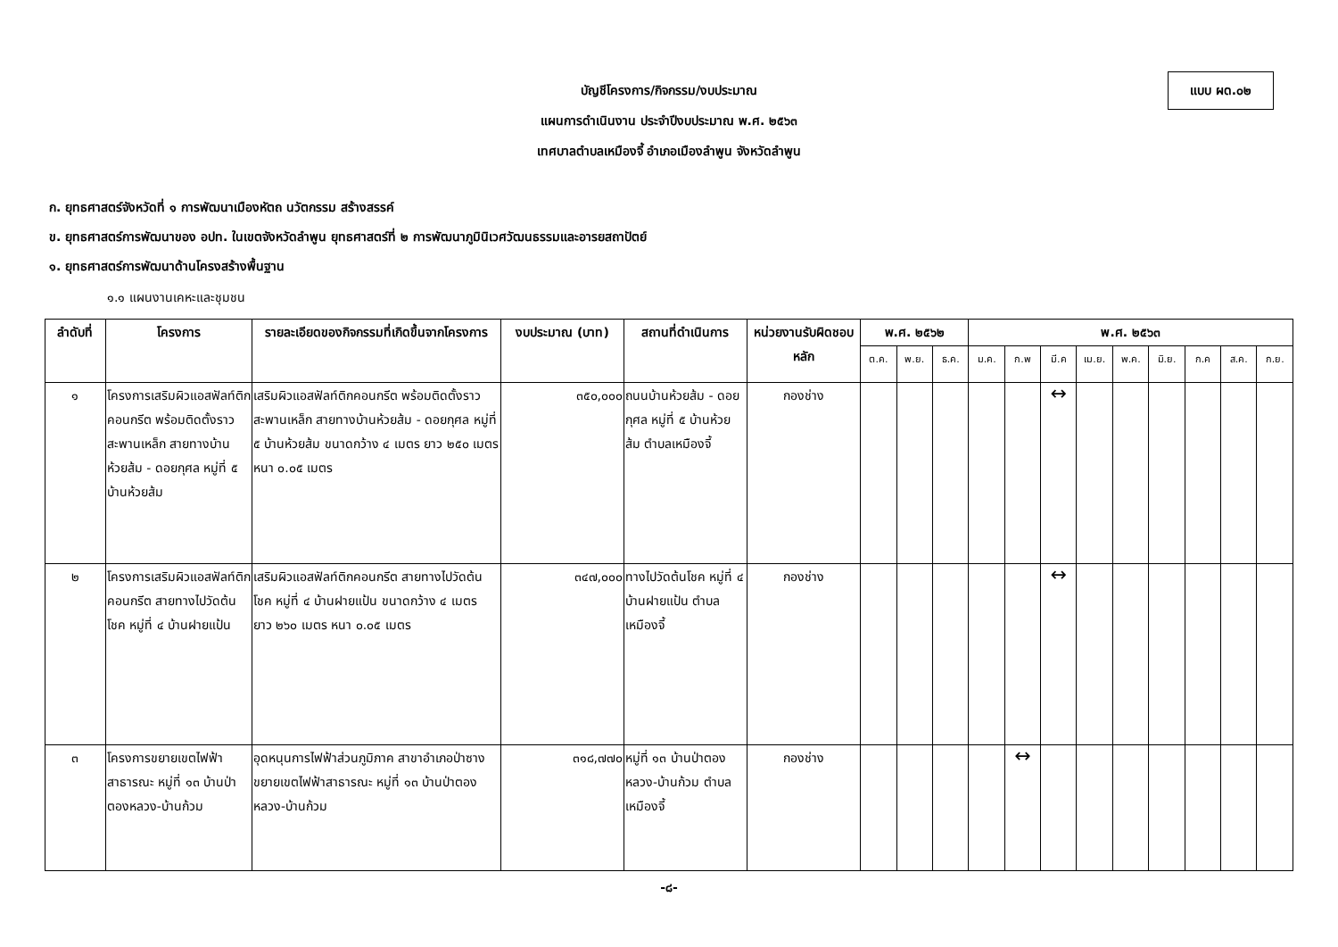แบบ ผด.๐๒
บัญชีโครงการ/กิจกรรม/งบประมาณ
แผนการดำเนินงาน ประจำปีงบประมาณ พ.ศ. ๒๕๖๓
เทศบาลตำบลเหมืองจี้ อำเภอเมืองลำพูน จังหวัดลำพูน
ก. ยุทธศาสตร์จังหวัดที่ ๑ การพัฒนาเมืองหัตถ นวัตกรรม สร้างสรรค์
ข. ยุทธศาสตร์การพัฒนาของ อปท. ในเขตจังหวัดลำพูน ยุทธศาสตร์ที่ ๒ การพัฒนาภูมินิเวศวัฒนธรรมและอารยสถาปัตย์
๑. ยุทธศาสตร์การพัฒนาด้านโครงสร้างพื้นฐาน
๑.๑ แผนงานเคหะและชุมชน
| ลำดับที่ | โครงการ | รายละเอียดของกิจกรรมที่เกิดขึ้นจากโครงการ | งบประมาณ (บาท) | สถานที่ดำเนินการ | หน่วยงานรับผิดชอบหลัก | พ.ศ. ๒๕๖๒ | | | พ.ศ. ๒๕๖๓ | | | | | | | | |
| --- | --- | --- | --- | --- | --- | --- | --- | --- | --- | --- | --- | --- | --- | --- | --- | --- | --- |
| | | | | | | ต.ค. | พ.ย. | ธ.ค. | ม.ค. | ก.พ | มี.ค | เม.ย. | พ.ค. | มิ.ย. | ก.ค | ส.ค. | ก.ย. |
| ๑ | โครงการเสริมผิวแอสฟัลท์ติกคอนกรีต พร้อมติดตั้งราวสะพานเหล็ก สายทางบ้านห้วยส้ม - ดอยกุศล หมู่ที่ ๕ บ้านห้วยส้ม | เสริมผิวแอสฟัลท์ติกคอนกรีต พร้อมติดตั้งราวสะพานเหล็ก สายทางบ้านห้วยส้ม - ดอยกุศล หมู่ที่ ๕ บ้านห้วยส้ม ขนาดกว้าง ๔ เมตร ยาว ๒๕๐ เมตร หนา ๐.๐๕ เมตร | ๓๕๐,๐๐๐ | ถนนบ้านห้วยส้ม - ดอยกุศล หมู่ที่ ๕ บ้านห้วยส้ม ตำบลเหมืองจี้ | กองช่าง | | | | | | ↔ | | | | | | |
| ๒ | โครงการเสริมผิวแอสฟัลท์ติกคอนกรีต สายทางไปวัดต้นโชค หมู่ที่ ๔ บ้านฝายแป้น | เสริมผิวแอสฟัลท์ติกคอนกรีต สายทางไปวัดต้นโชค หมู่ที่ ๔ บ้านฝายแป้น ขนาดกว้าง ๔ เมตร ยาว ๒๖๐ เมตร หนา ๐.๐๕ เมตร | ๓๔๗,๐๐๐ | ทางไปวัดต้นโชค หมู่ที่ ๔ บ้านฝายแป้น ตำบลเหมืองจี้ | กองช่าง | | | | | | ↔ | | | | | | |
| ๓ | โครงการขยายเขตไฟฟ้าสาธารณะ หมู่ที่ ๑๓ บ้านป่าตองหลวง-บ้านก้วม | อุดหนุนการไฟฟ้าส่วนภูมิภาค สาขาอำเภอป่าซาง ขยายเขตไฟฟ้าสาธารณะ หมู่ที่ ๑๓ บ้านป่าตองหลวง-บ้านก้วม | ๓๑๘,๗๗๐ | หมู่ที่ ๑๓ บ้านป่าตองหลวง-บ้านก้วม ตำบลเหมืองจี้ | กองช่าง | | | | | ↔ | | | | | | | |
-๘-